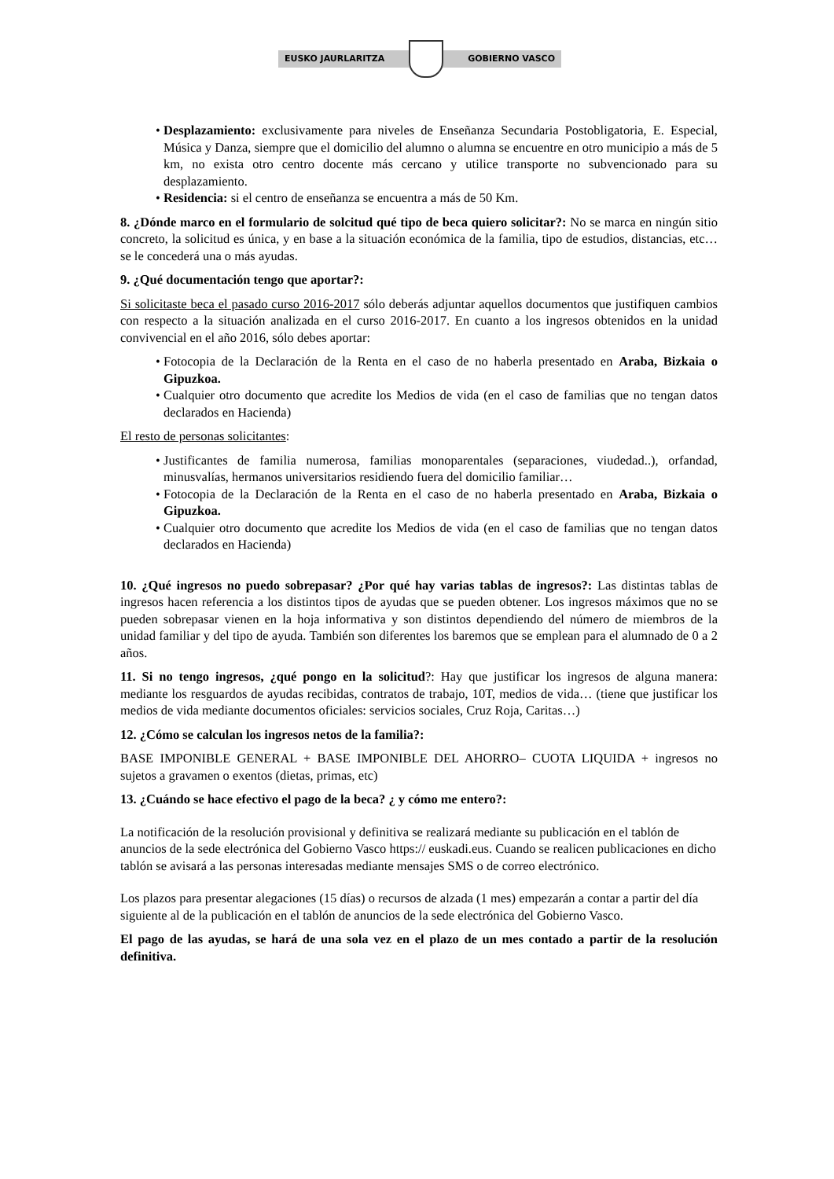EUSKO JAURLARITZA GOBIERNO VASCO
• Desplazamiento: exclusivamente para niveles de Enseñanza Secundaria Postobligatoria, E. Especial, Música y Danza, siempre que el domicilio del alumno o alumna se encuentre en otro municipio a más de 5 km, no exista otro centro docente más cercano y utilice transporte no subvencionado para su desplazamiento.
• Residencia: si el centro de enseñanza se encuentra a más de 50 Km.
8. ¿Dónde marco en el formulario de solcitud qué tipo de beca quiero solicitar?: No se marca en ningún sitio concreto, la solicitud es única, y en base a la situación económica de la familia, tipo de estudios, distancias, etc… se le concederá una o más ayudas.
9. ¿Qué documentación tengo que aportar?:
Si solicitaste beca el pasado curso 2016-2017 sólo deberás adjuntar aquellos documentos que justifiquen cambios con respecto a la situación analizada en el curso 2016-2017. En cuanto a los ingresos obtenidos en la unidad convivencial en el año 2016, sólo debes aportar:
• Fotocopia de la Declaración de la Renta en el caso de no haberla presentado en Araba, Bizkaia o Gipuzkoa.
• Cualquier otro documento que acredite los Medios de vida (en el caso de familias que no tengan datos declarados en Hacienda)
El resto de personas solicitantes:
• Justificantes de familia numerosa, familias monoparentales (separaciones, viudedad..), orfandad, minusvalías, hermanos universitarios residiendo fuera del domicilio familiar…
• Fotocopia de la Declaración de la Renta en el caso de no haberla presentado en Araba, Bizkaia o Gipuzkoa.
• Cualquier otro documento que acredite los Medios de vida (en el caso de familias que no tengan datos declarados en Hacienda)
10. ¿Qué ingresos no puedo sobrepasar? ¿Por qué hay varias tablas de ingresos?: Las distintas tablas de ingresos hacen referencia a los distintos tipos de ayudas que se pueden obtener. Los ingresos máximos que no se pueden sobrepasar vienen en la hoja informativa y son distintos dependiendo del número de miembros de la unidad familiar y del tipo de ayuda. También son diferentes los baremos que se emplean para el alumnado de 0 a 2 años.
11. Si no tengo ingresos, ¿qué pongo en la solicitud?: Hay que justificar los ingresos de alguna manera: mediante los resguardos de ayudas recibidas, contratos de trabajo, 10T, medios de vida… (tiene que justificar los medios de vida mediante documentos oficiales: servicios sociales, Cruz Roja, Caritas…)
12. ¿Cómo se calculan los ingresos netos de la familia?:
BASE IMPONIBLE GENERAL + BASE IMPONIBLE DEL AHORRO– CUOTA LIQUIDA + ingresos no sujetos a gravamen o exentos (dietas, primas, etc)
13. ¿Cuándo se hace efectivo el pago de la beca? ¿ y cómo me entero?:
La notificación de la resolución provisional y definitiva se realizará mediante su publicación en el tablón de anuncios de la sede electrónica del Gobierno Vasco https:// euskadi.eus. Cuando se realicen publicaciones en dicho tablón se avisará a las personas interesadas mediante mensajes SMS o de correo electrónico.
Los plazos para presentar alegaciones (15 días) o recursos de alzada (1 mes) empezarán a contar a partir del día siguiente al de la publicación en el tablón de anuncios de la sede electrónica del Gobierno Vasco.
El pago de las ayudas, se hará de una sola vez en el plazo de un mes contado a partir de la resolución definitiva.